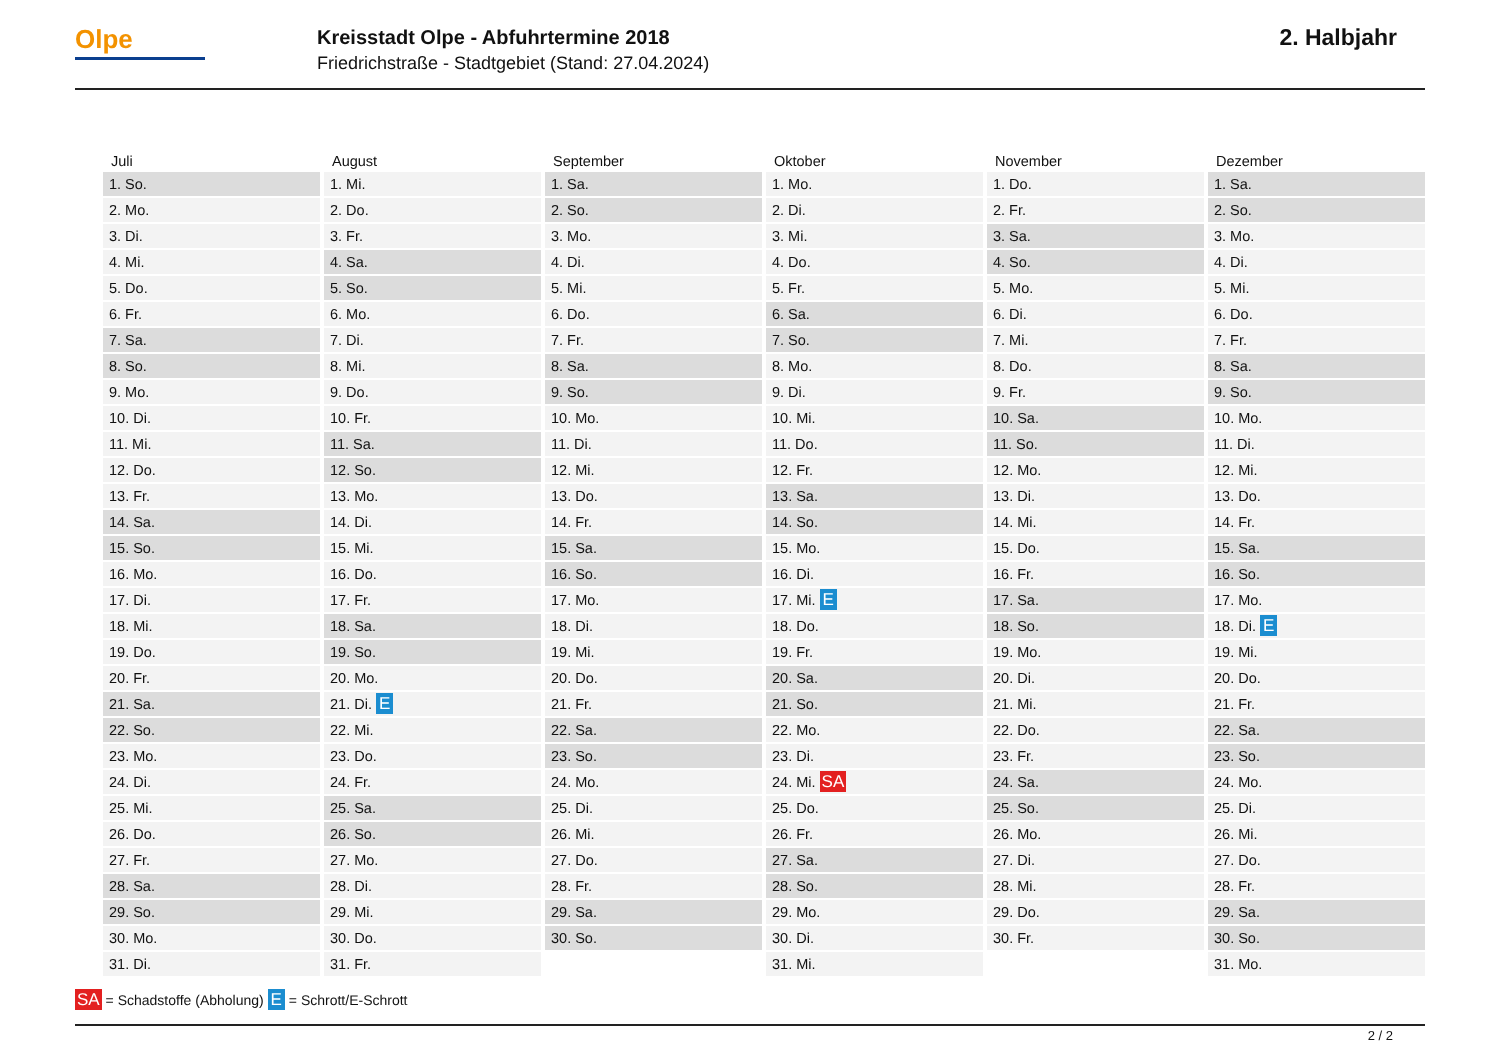Olpe
Kreisstadt Olpe - Abfuhrtermine 2018
Friedrichstraße - Stadtgebiet (Stand: 27.04.2024)
2. Halbjahr
| Juli | August | September | Oktober | November | Dezember |
| --- | --- | --- | --- | --- | --- |
| 1. So. | 1. Mi. | 1. Sa. | 1. Mo. | 1. Do. | 1. Sa. |
| 2. Mo. | 2. Do. | 2. So. | 2. Di. | 2. Fr. | 2. So. |
| 3. Di. | 3. Fr. | 3. Mo. | 3. Mi. | 3. Sa. | 3. Mo. |
| 4. Mi. | 4. Sa. | 4. Di. | 4. Do. | 4. So. | 4. Di. |
| 5. Do. | 5. So. | 5. Mi. | 5. Fr. | 5. Mo. | 5. Mi. |
| 6. Fr. | 6. Mo. | 6. Do. | 6. Sa. | 6. Di. | 6. Do. |
| 7. Sa. | 7. Di. | 7. Fr. | 7. So. | 7. Mi. | 7. Fr. |
| 8. So. | 8. Mi. | 8. Sa. | 8. Mo. | 8. Do. | 8. Sa. |
| 9. Mo. | 9. Do. | 9. So. | 9. Di. | 9. Fr. | 9. So. |
| 10. Di. | 10. Fr. | 10. Mo. | 10. Mi. | 10. Sa. | 10. Mo. |
| 11. Mi. | 11. Sa. | 11. Di. | 11. Do. | 11. So. | 11. Di. |
| 12. Do. | 12. So. | 12. Mi. | 12. Fr. | 12. Mo. | 12. Mi. |
| 13. Fr. | 13. Mo. | 13. Do. | 13. Sa. | 13. Di. | 13. Do. |
| 14. Sa. | 14. Di. | 14. Fr. | 14. So. | 14. Mi. | 14. Fr. |
| 15. So. | 15. Mi. | 15. Sa. | 15. Mo. | 15. Do. | 15. Sa. |
| 16. Mo. | 16. Do. | 16. So. | 16. Di. | 16. Fr. | 16. So. |
| 17. Di. | 17. Fr. | 17. Mo. | 17. Mi. E | 17. Sa. | 17. Mo. |
| 18. Mi. | 18. Sa. | 18. Di. | 18. Do. | 18. So. | 18. Di. E |
| 19. Do. | 19. So. | 19. Mi. | 19. Fr. | 19. Mo. | 19. Mi. |
| 20. Fr. | 20. Mo. | 20. Do. | 20. Sa. | 20. Di. | 20. Do. |
| 21. Sa. | 21. Di. E | 21. Fr. | 21. So. | 21. Mi. | 21. Fr. |
| 22. So. | 22. Mi. | 22. Sa. | 22. Mo. | 22. Do. | 22. Sa. |
| 23. Mo. | 23. Do. | 23. So. | 23. Di. | 23. Fr. | 23. So. |
| 24. Di. | 24. Fr. | 24. Mo. | 24. Mi. SA | 24. Sa. | 24. Mo. |
| 25. Mi. | 25. Sa. | 25. Di. | 25. Do. | 25. So. | 25. Di. |
| 26. Do. | 26. So. | 26. Mi. | 26. Fr. | 26. Mo. | 26. Mi. |
| 27. Fr. | 27. Mo. | 27. Do. | 27. Sa. | 27. Di. | 27. Do. |
| 28. Sa. | 28. Di. | 28. Fr. | 28. So. | 28. Mi. | 28. Fr. |
| 29. So. | 29. Mi. | 29. Sa. | 29. Mo. | 29. Do. | 29. Sa. |
| 30. Mo. | 30. Do. | 30. So. | 30. Di. | 30. Fr. | 30. So. |
| 31. Di. | 31. Fr. | | 31. Mi. | | 31. Mo. |
SA = Schadstoffe (Abholung) E = Schrott/E-Schrott
2 / 2